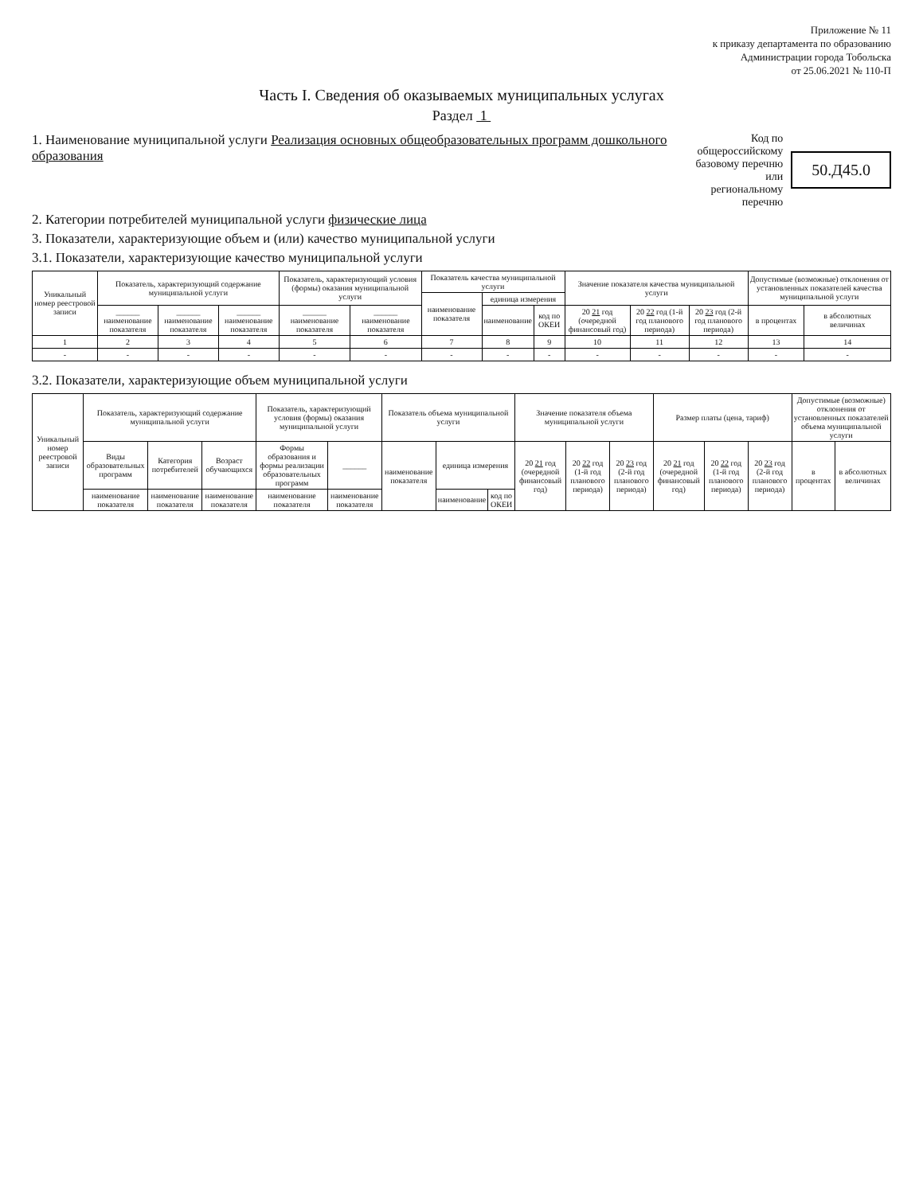Приложение № 11
к приказу департамента по образованию
Администрации города Тобольска
от 25.06.2021 № 110-П
Часть I. Сведения об оказываемых муниципальных услугах
Раздел 1
1. Наименование муниципальной услуги Реализация основных общеобразовательных программ дошкольного образования
Код по общероссийскому
базовому перечню или
региональному перечню
50.Д45.0
2. Категории потребителей муниципальной услуги физические лица
3. Показатели, характеризующие объем и (или) качество муниципальной услуги
3.1. Показатели, характеризующие качество муниципальной услуги
| Уникальный номер реестровой записи | Показатель, характеризующий содержание муниципальной услуги | | | Показатель, характеризующий условия (формы) оказания муниципальной услуги | | Показатель качества муниципальной услуги | | | Значение показателя качества муниципальной услуги | | | Допустимые (возможные) отклонения от установленных показателей качества муниципальной услуги | |
| --- | --- | --- | --- | --- | --- | --- | --- | --- | --- | --- | --- | --- | --- |
| | | | | | | наименование показателя | единица измерения | | | | | | |
| | ______ наименование показателя | ______ наименование показателя | ______ наименование показателя | ______ наименование показателя | ______ наименование показателя | | наименование | код по ОКЕИ | 20 21 год (очередной финансовый год) | 20 22 год (1-й год планового периода) | 20 23 год (2-й год планового периода) | в процентах | в абсолютных величинах |
| 1 | 2 | 3 | 4 | 5 | 6 | 7 | 8 | 9 | 10 | 11 | 12 | 13 | 14 |
| - | - | - | - | - | - | - | - | - | - | - | - | - | - |
3.2. Показатели, характеризующие объем муниципальной услуги
| Уникальный номер реестровой записи | Показатель, характеризующий содержание муниципальной услуги | | | Показатель, характеризующий условия (формы) оказания муниципальной услуги | | Показатель объема муниципальной услуги | | | Значение показателя объема муниципальной услуги | | | Размер платы (цена, тариф) | | | Допустимые (возможные) отклонения от установленных показателей объема муниципальной услуги | |
| --- | --- | --- | --- | --- | --- | --- | --- | --- | --- | --- | --- | --- | --- | --- | --- | --- |
| | Виды образовательных программ | Категория потребителей | Возраст обучающихся | Формы образования и формы реализации образовательных программ | ______ | наименование показателя | единица измерения | | 20 21 год (очередной финансовый год) | 20 22 год (1-й год планового периода) | 20 23 год (2-й год планового периода) | 20 21 год (очередной финансовый год) | 20 22 год (1-й год планового периода) | 20 23 год (2-й год планового периода) | в процентах | в абсолютных величинах |
| | наименование показателя | наименование показателя | наименование показателя | наименование показателя | наименование показателя | | наименование | код по ОКЕИ | | | | | | | | |